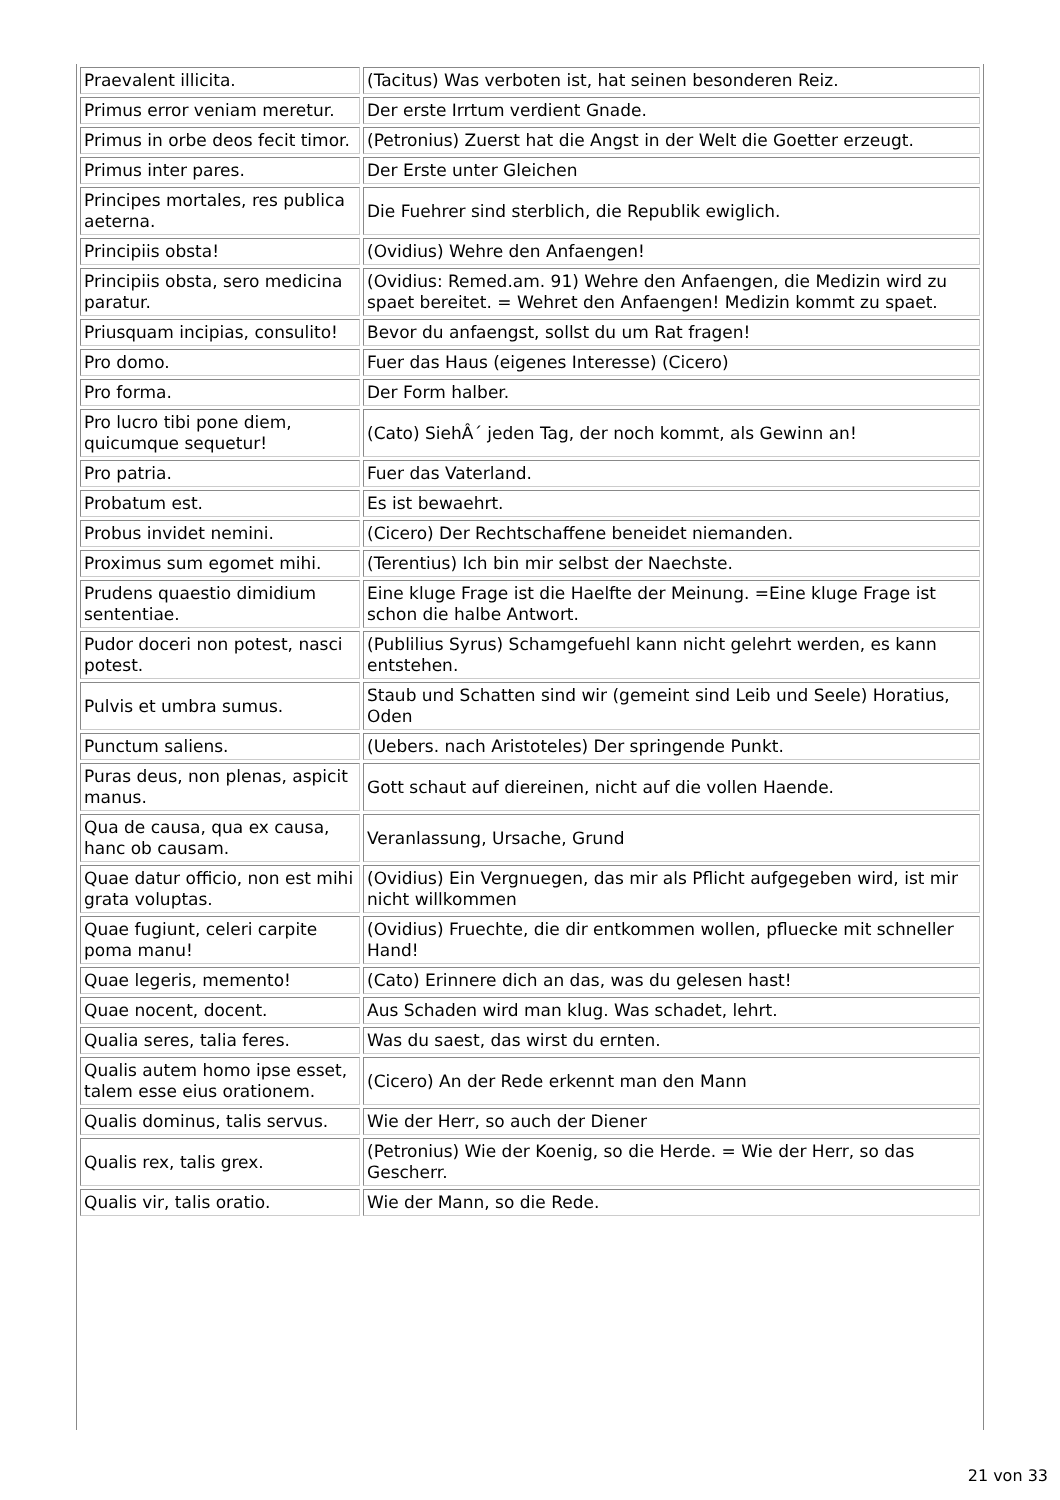| Praevalent illicita. | (Tacitus) Was verboten ist, hat seinen besonderen Reiz. |
| Primus error veniam meretur. | Der erste Irrtum verdient Gnade. |
| Primus in orbe deos fecit timor. | (Petronius) Zuerst hat die Angst in der Welt die Goetter erzeugt. |
| Primus inter pares. | Der Erste unter Gleichen |
| Principes mortales, res publica aeterna. | Die Fuehrer sind sterblich, die Republik ewiglich. |
| Principiis obsta! | (Ovidius) Wehre den Anfaengen! |
| Principiis obsta, sero medicina paratur. | (Ovidius: Remed.am. 91) Wehre den Anfaengen, die Medizin wird zu spaet bereitet. = Wehret den Anfaengen! Medizin kommt zu spaet. |
| Priusquam incipias, consulito! | Bevor du anfaengst, sollst du um Rat fragen! |
| Pro domo. | Fuer das Haus (eigenes Interesse) (Cicero) |
| Pro forma. | Der Form halber. |
| Pro lucro tibi pone diem, quicumque sequetur! | (Cato) SiehÂ´ jeden Tag, der noch kommt, als Gewinn an! |
| Pro patria. | Fuer das Vaterland. |
| Probatum est. | Es ist bewaehrt. |
| Probus invidet nemini. | (Cicero) Der Rechtschaffene beneidet niemanden. |
| Proximus sum egomet mihi. | (Terentius) Ich bin mir selbst der Naechste. |
| Prudens quaestio dimidium sententiae. | Eine kluge Frage ist die Haelfte der Meinung. =Eine kluge Frage ist schon die halbe Antwort. |
| Pudor doceri non potest, nasci potest. | (Publilius Syrus) Schamgefuehl kann nicht gelehrt werden, es kann entstehen. |
| Pulvis et umbra sumus. | Staub und Schatten sind wir (gemeint sind Leib und Seele) Horatius, Oden |
| Punctum saliens. | (Uebers. nach Aristoteles) Der springende Punkt. |
| Puras deus, non plenas, aspicit manus. | Gott schaut auf diereinen, nicht auf die vollen Haende. |
| Qua de causa, qua ex causa, hanc ob causam. | Veranlassung, Ursache, Grund |
| Quae datur officio, non est mihi grata voluptas. | (Ovidius) Ein Vergnuegen, das mir als Pflicht aufgegeben wird, ist mir nicht willkommen |
| Quae fugiunt, celeri carpite poma manu! | (Ovidius) Fruechte, die dir entkommen wollen, pfluecke mit schneller Hand! |
| Quae legeris, memento! | (Cato) Erinnere dich an das, was du gelesen hast! |
| Quae nocent, docent. | Aus Schaden wird man klug. Was schadet, lehrt. |
| Qualia seres, talia feres. | Was du saest, das wirst du ernten. |
| Qualis autem homo ipse esset, talem esse eius orationem. | (Cicero) An der Rede erkennt man den Mann |
| Qualis dominus, talis servus. | Wie der Herr, so auch der Diener |
| Qualis rex, talis grex. | (Petronius) Wie der Koenig, so die Herde. = Wie der Herr, so das Gescherr. |
| Qualis vir, talis oratio. | Wie der Mann, so die Rede. |
21 von 33